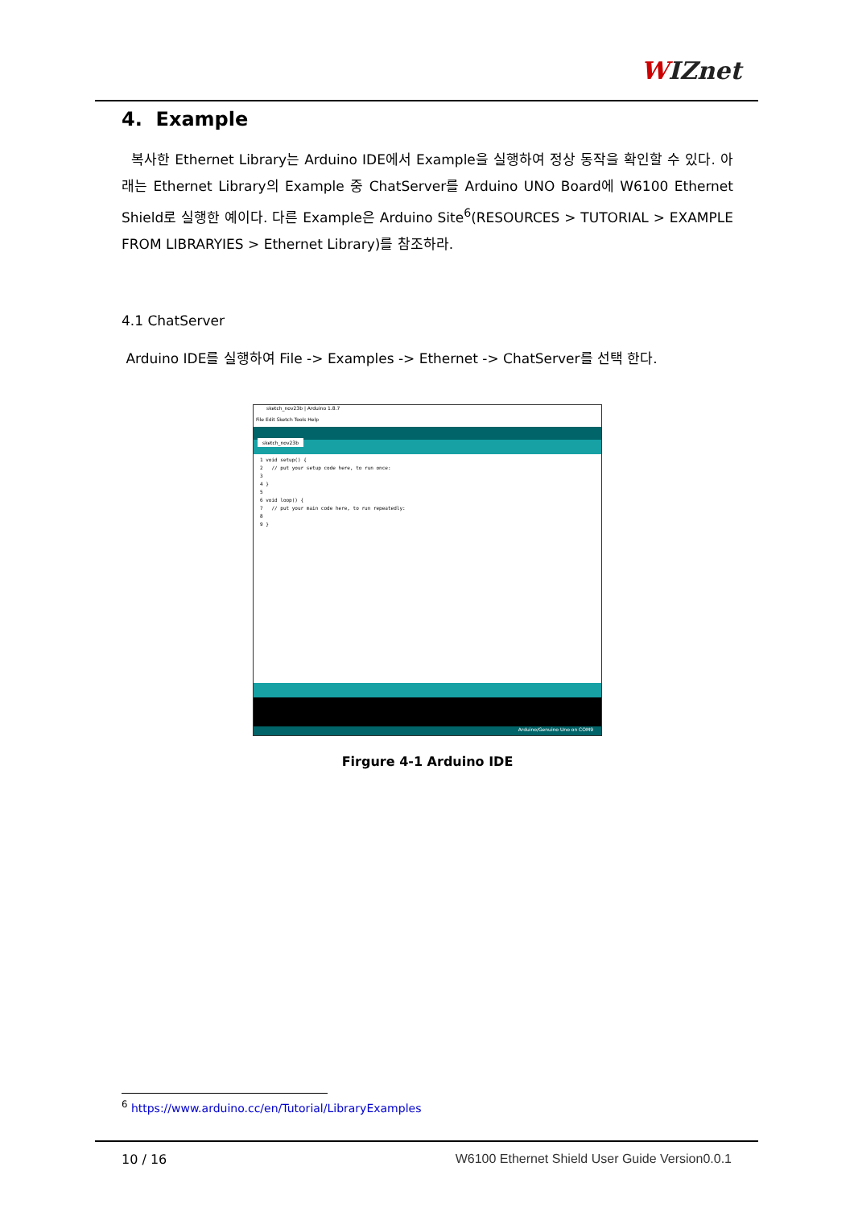WIZnet
4. Example
복사한 Ethernet Library는 Arduino IDE에서 Example을 실행하여 정상 동작을 확인할 수 있다. 아래는 Ethernet Library의 Example 중 ChatServer를 Arduino UNO Board에 W6100 Ethernet Shield로 실행한 예이다. 다른 Example은 Arduino Site<sup>6</sup>(RESOURCES > TUTORIAL > EXAMPLE FROM LIBRARYIES > Ethernet Library)를 참조하라.
4.1 ChatServer
Arduino IDE를 실행하여 File -> Examples -> Ethernet -> ChatServer를 선택 한다.
sketch_nov23b | Arduino 1.8.7
File Edit Sketch Tools Help
sketch_nov23b
1 void setup() { 2 // put your setup code here, to run once: 3 4 } 5 6 void loop() { 7 // put your main code here, to run repeatedly: 8 9 }
Arduino/Genuino Uno on COM9
Firgure 4-1 Arduino IDE
<sup>6</sup> https://www.arduino.cc/en/Tutorial/LibraryExamples
10 / 16 W6100 Ethernet Shield User Guide Version0.0.1